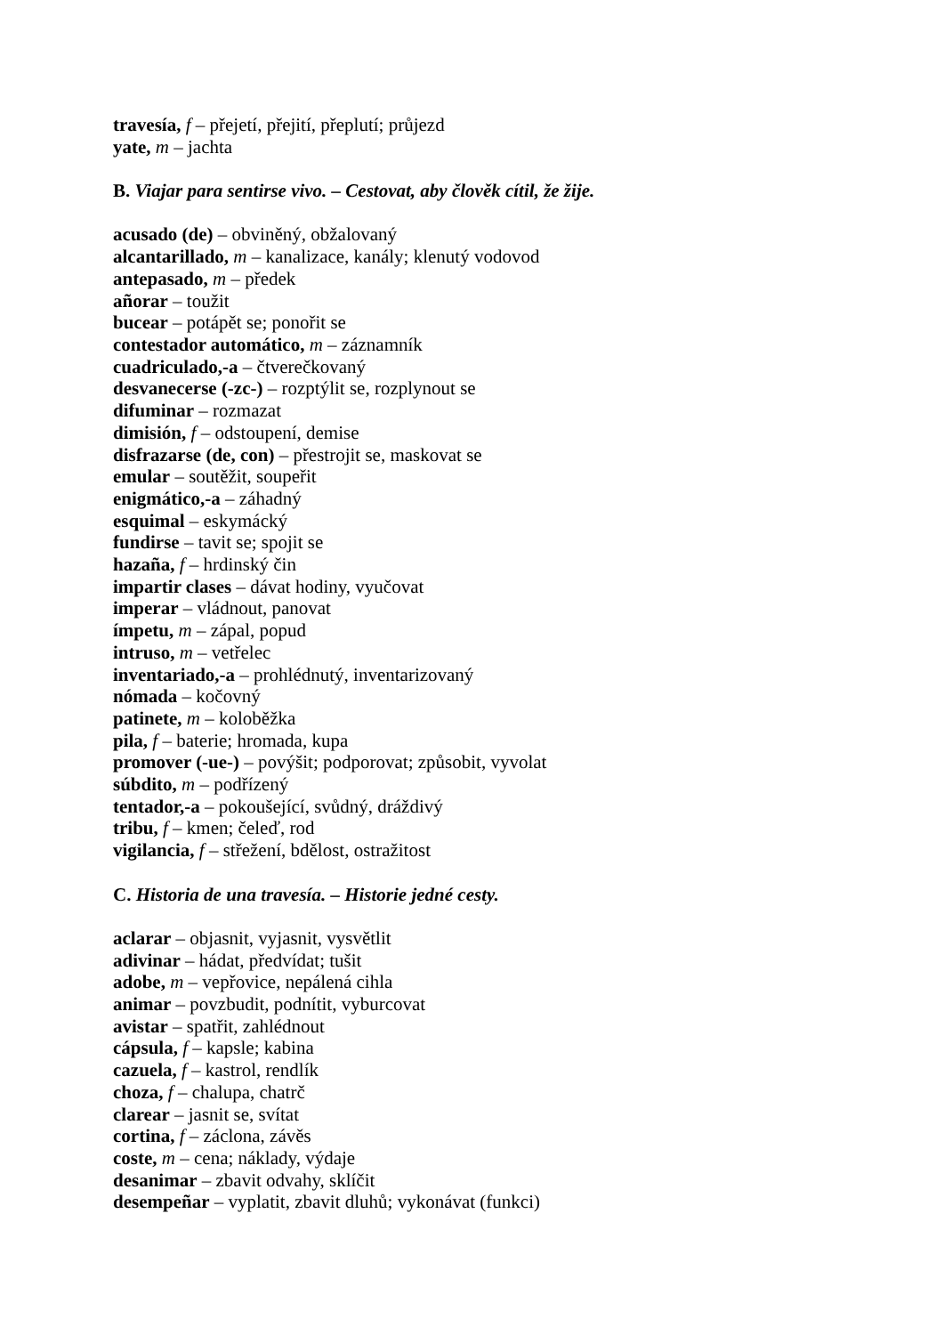travesía, f – přejetí, přejití, přeplutí; průjezd
yate, m – jachta
B. Viajar para sentirse vivo. – Cestovat, aby člověk cítil, že žije.
acusado (de) – obviněný, obžalovaný
alcantarillado, m – kanalizace, kanály; klenutý vodovod
antepasado, m – předek
añorar – toužit
bucear – potápět se; ponořit se
contestador automático, m – záznamník
cuadriculado,-a – čtverečkovaný
desvanecerse (-zc-) – rozptýlit se, rozplynout se
difuminar – rozmazat
dimisión, f – odstoupení, demise
disfrazarse (de, con) – přestrojit se, maskovat se
emular – soutěžit, soupeřit
enigmático,-a – záhadný
esquimal – eskymácký
fundirse – tavit se; spojit se
hazaña, f – hrdinský čin
impartir clases – dávat hodiny, vyučovat
imperar – vládnout, panovat
ímpetu, m – zápal, popud
intruso, m – vetřelec
inventariado,-a – prohlédnutý, inventarizovaný
nómada – kočovný
patinete, m – koloběžka
pila, f – baterie; hromada, kupa
promover (-ue-) – povýšit; podporovat; způsobit, vyvolat
súbdito, m – podřízený
tentador,-a – pokoušející, svůdný, dráždivý
tribu, f – kmen; čeleď, rod
vigilancia, f – střežení, bdělost, ostražitost
C. Historia de una travesía. – Historie jedné cesty.
aclarar – objasnit, vyjasnit, vysvětlit
adivinar – hádat, předvídat; tušit
adobe, m – vepřovice, nepálená cihla
animar – povzbudit, podnítit, vyburcovat
avistar – spatřit, zahlédnout
cápsula, f – kapsle; kabina
cazuela, f – kastrol, rendlík
choza, f – chalupa, chatrč
clarear – jasnit se, svítat
cortina, f – záclona, závěs
coste, m – cena; náklady, výdaje
desanimar – zbavit odvahy, sklíčit
desempeñar – vyplatit, zbavit dluhů; vykonávat (funkci)